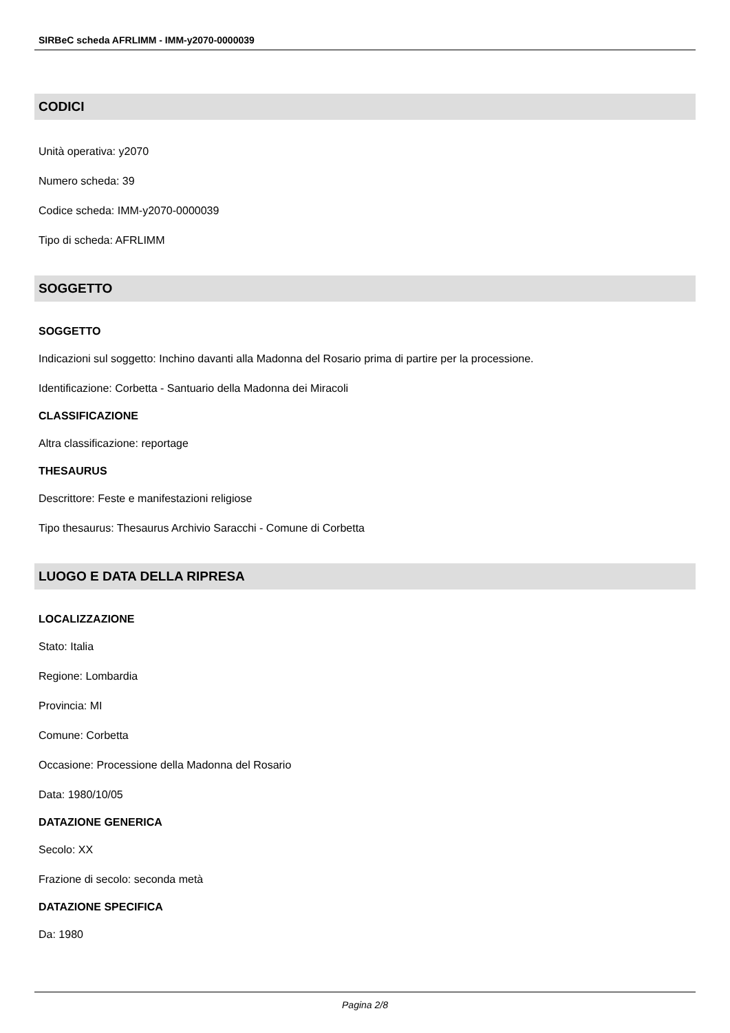SIRBeC scheda AFRLIMM - IMM-y2070-0000039
CODICI
Unità operativa: y2070
Numero scheda: 39
Codice scheda: IMM-y2070-0000039
Tipo di scheda: AFRLIMM
SOGGETTO
SOGGETTO
Indicazioni sul soggetto: Inchino davanti alla Madonna del Rosario prima di partire per la processione.
Identificazione: Corbetta - Santuario della Madonna dei Miracoli
CLASSIFICAZIONE
Altra classificazione: reportage
THESAURUS
Descrittore: Feste e manifestazioni religiose
Tipo thesaurus: Thesaurus Archivio Saracchi - Comune di Corbetta
LUOGO E DATA DELLA RIPRESA
LOCALIZZAZIONE
Stato: Italia
Regione: Lombardia
Provincia: MI
Comune: Corbetta
Occasione: Processione della Madonna del Rosario
Data: 1980/10/05
DATAZIONE GENERICA
Secolo: XX
Frazione di secolo: seconda metà
DATAZIONE SPECIFICA
Da: 1980
Pagina 2/8